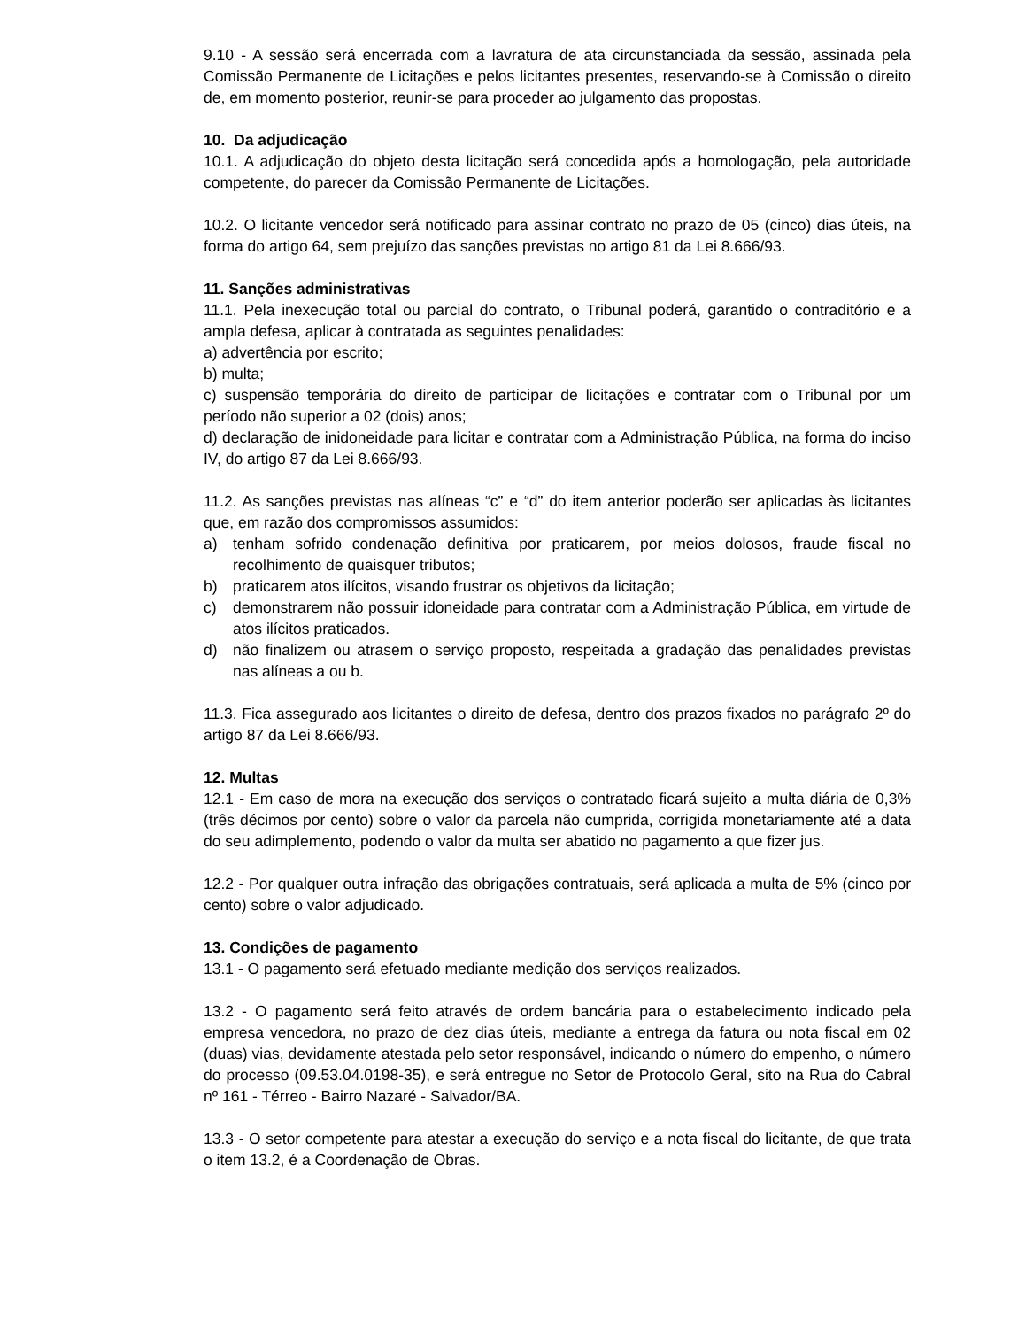9.10 - A sessão será encerrada com a lavratura de ata circunstanciada da sessão, assinada pela Comissão Permanente de Licitações e pelos licitantes presentes, reservando-se à Comissão o direito de, em momento posterior, reunir-se para proceder ao julgamento das propostas.
10. Da adjudicação
10.1. A adjudicação do objeto desta licitação será concedida após a homologação, pela autoridade competente, do parecer da Comissão Permanente de Licitações.
10.2. O licitante vencedor será notificado para assinar contrato no prazo de 05 (cinco) dias úteis, na forma do artigo 64, sem prejuízo das sanções previstas no artigo 81 da Lei 8.666/93.
11. Sanções administrativas
11.1. Pela inexecução total ou parcial do contrato, o Tribunal poderá, garantido o contraditório e a ampla defesa, aplicar à contratada as seguintes penalidades:
a) advertência por escrito;
b) multa;
c) suspensão temporária do direito de participar de licitações e contratar com o Tribunal por um período não superior a 02 (dois) anos;
d) declaração de inidoneidade para licitar e contratar com a Administração Pública, na forma do inciso IV, do artigo 87 da Lei 8.666/93.
11.2. As sanções previstas nas alíneas “c” e “d” do item anterior poderão ser aplicadas às licitantes que, em razão dos compromissos assumidos:
a) tenham sofrido condenação definitiva por praticarem, por meios dolosos, fraude fiscal no recolhimento de quaisquer tributos;
b) praticarem atos ilícitos, visando frustrar os objetivos da licitação;
c) demonstrarem não possuir idoneidade para contratar com a Administração Pública, em virtude de atos ilícitos praticados.
d) não finalizem ou atrasem o serviço proposto, respeitada a gradação das penalidades previstas nas alíneas a ou b.
11.3. Fica assegurado aos licitantes o direito de defesa, dentro dos prazos fixados no parágrafo 2º do artigo 87 da Lei 8.666/93.
12. Multas
12.1 - Em caso de mora na execução dos serviços o contratado ficará sujeito a multa diária de 0,3% (três décimos por cento) sobre o valor da parcela não cumprida, corrigida monetariamente até a data do seu adimplemento, podendo o valor da multa ser abatido no pagamento a que fizer jus.
12.2 - Por qualquer outra infração das obrigações contratuais, será aplicada a multa de 5% (cinco por cento) sobre o valor adjudicado.
13. Condições de pagamento
13.1 - O pagamento será efetuado mediante medição dos serviços realizados.
13.2 - O pagamento será feito através de ordem bancária para o estabelecimento indicado pela empresa vencedora, no prazo de dez dias úteis, mediante a entrega da fatura ou nota fiscal em 02 (duas) vias, devidamente atestada pelo setor responsável, indicando o número do empenho, o número do processo (09.53.04.0198-35), e será entregue no Setor de Protocolo Geral, sito na Rua do Cabral nº 161 - Térreo - Bairro Nazaré - Salvador/BA.
13.3 - O setor competente para atestar a execução do serviço e a nota fiscal do licitante, de que trata o item 13.2, é a Coordenação de Obras.